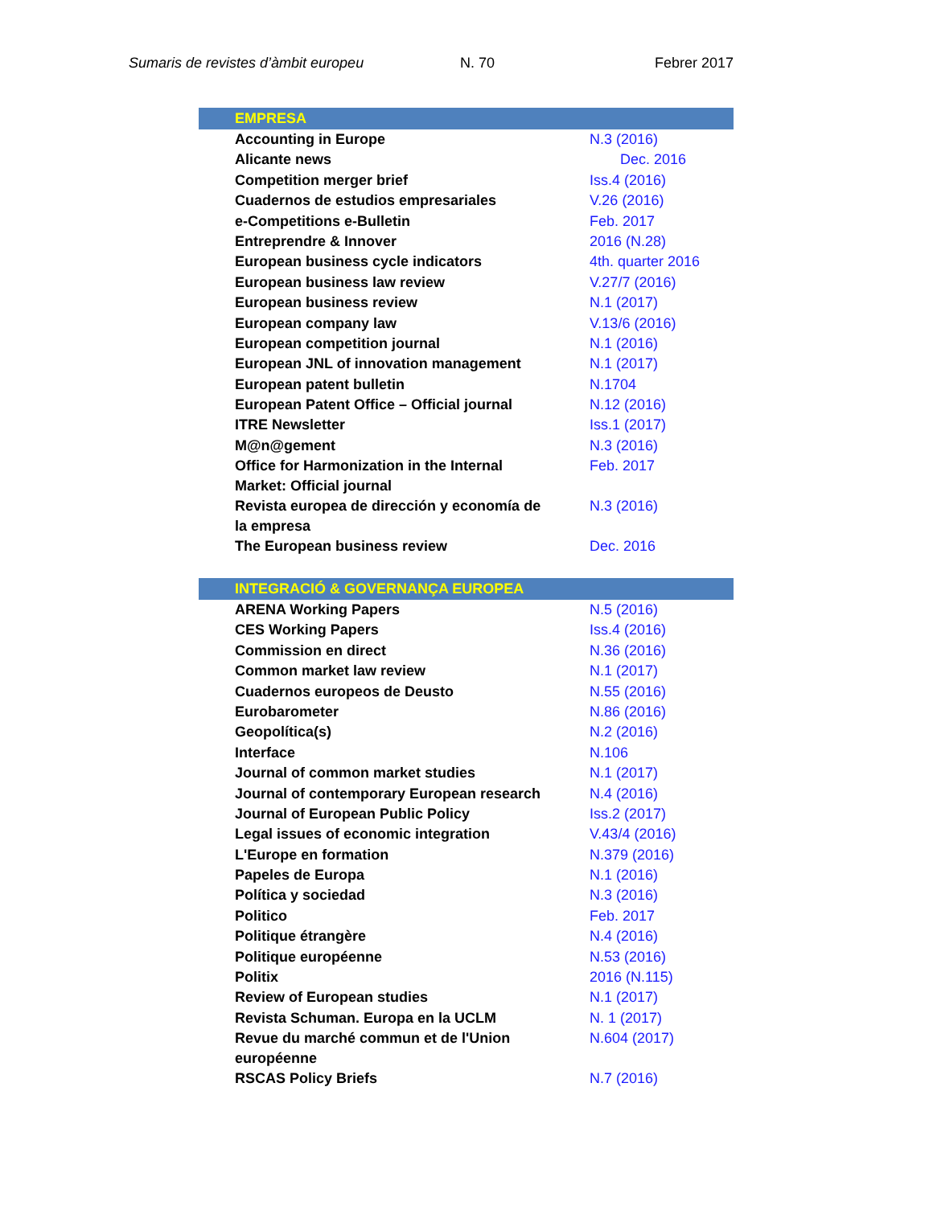Sumaris de revistes d’àmbit europeu N. 70 Febrer 2017
| EMPRESA | |
| --- | --- |
| Accounting in Europe | N.3 (2016) |
| Alicante news | Dec. 2016 |
| Competition merger brief | Iss.4 (2016) |
| Cuadernos de estudios empresariales | V.26 (2016) |
| e-Competitions e-Bulletin | Feb. 2017 |
| Entreprendre & Innover | 2016 (N.28) |
| European business cycle indicators | 4th. quarter 2016 |
| European business law review | V.27/7 (2016) |
| European business review | N.1 (2017) |
| European company law | V.13/6 (2016) |
| European competition journal | N.1 (2016) |
| European JNL of innovation management | N.1 (2017) |
| European patent bulletin | N.1704 |
| European Patent Office – Official journal | N.12 (2016) |
| ITRE Newsletter | Iss.1 (2017) |
| M@n@gement | N.3 (2016) |
| Office for Harmonization in the Internal Market: Official journal | Feb. 2017 |
| Revista europea de dirección y economía de la empresa | N.3 (2016) |
| The European business review | Dec. 2016 |
| INTEGRACIÓ & GOVERNANÇA EUROPEA | |
| --- | --- |
| ARENA Working Papers | N.5 (2016) |
| CES Working Papers | Iss.4 (2016) |
| Commission en direct | N.36 (2016) |
| Common market law review | N.1 (2017) |
| Cuadernos europeos de Deusto | N.55 (2016) |
| Eurobarometer | N.86 (2016) |
| Geopolítica(s) | N.2 (2016) |
| Interface | N.106 |
| Journal of common market studies | N.1 (2017) |
| Journal of contemporary European research | N.4 (2016) |
| Journal of European Public Policy | Iss.2 (2017) |
| Legal issues of economic integration | V.43/4 (2016) |
| L'Europe en formation | N.379 (2016) |
| Papeles de Europa | N.1 (2016) |
| Política y sociedad | N.3 (2016) |
| Politico | Feb. 2017 |
| Politique étrangère | N.4 (2016) |
| Politique européenne | N.53 (2016) |
| Politix | 2016 (N.115) |
| Review of European studies | N.1 (2017) |
| Revista Schuman. Europa en la UCLM | N. 1 (2017) |
| Revue du marché commun et de l'Union européenne | N.604 (2017) |
| RSCAS Policy Briefs | N.7 (2016) |